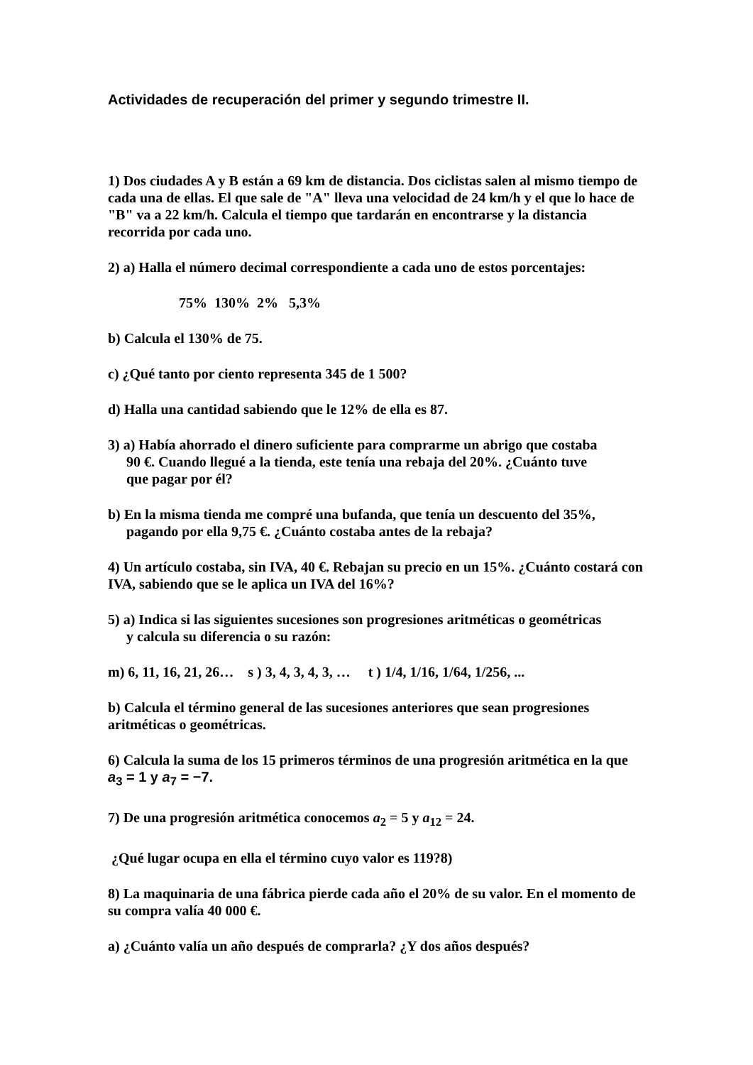Actividades de recuperación del primer y segundo trimestre II.
1) Dos ciudades A y B están a 69 km de distancia. Dos ciclistas salen al mismo tiempo de cada una de ellas. El que sale de "A" lleva una velocidad de 24 km/h y el que lo hace de "B" va a 22 km/h. Calcula el tiempo que tardarán en encontrarse y la distancia recorrida por cada uno.
2) a) Halla el número decimal correspondiente a cada uno de estos porcentajes:
75% 130% 2% 5,3%
b) Calcula el 130% de 75.
c) ¿Qué tanto por ciento representa 345 de 1 500?
d) Halla una cantidad sabiendo que le 12% de ella es 87.
3) a) Había ahorrado el dinero suficiente para comprarme un abrigo que costaba
90 €. Cuando llegué a la tienda, este tenía una rebaja del 20%. ¿Cuánto tuve
que pagar por él?
b) En la misma tienda me compré una bufanda, que tenía un descuento del 35%,
pagando por ella 9,75 €. ¿Cuánto costaba antes de la rebaja?
4) Un artículo costaba, sin IVA, 40 €. Rebajan su precio en un 15%. ¿Cuánto costará con IVA, sabiendo que se le aplica un IVA del 16%?
5) a) Indica si las siguientes sucesiones son progresiones aritméticas o geométricas
y calcula su diferencia o su razón:
m) 6, 11, 16, 21, 26… s ) 3, 4, 3, 4, 3, … t ) 1/4, 1/16, 1/64, 1/256, ...
b) Calcula el término general de las sucesiones anteriores que sean progresiones aritméticas o geométricas.
6) Calcula la suma de los 15 primeros términos de una progresión aritmética en la que
a<sub>3</sub> = 1 y a<sub>7</sub> = −7.
7) De una progresión aritmética conocemos a<sub>2</sub> = 5 y a<sub>12</sub> = 24.
¿Qué lugar ocupa en ella el término cuyo valor es 119?8)
8) La maquinaria de una fábrica pierde cada año el 20% de su valor. En el momento de su compra valía 40 000 €.
a) ¿Cuánto valía un año después de comprarla? ¿Y dos años después?